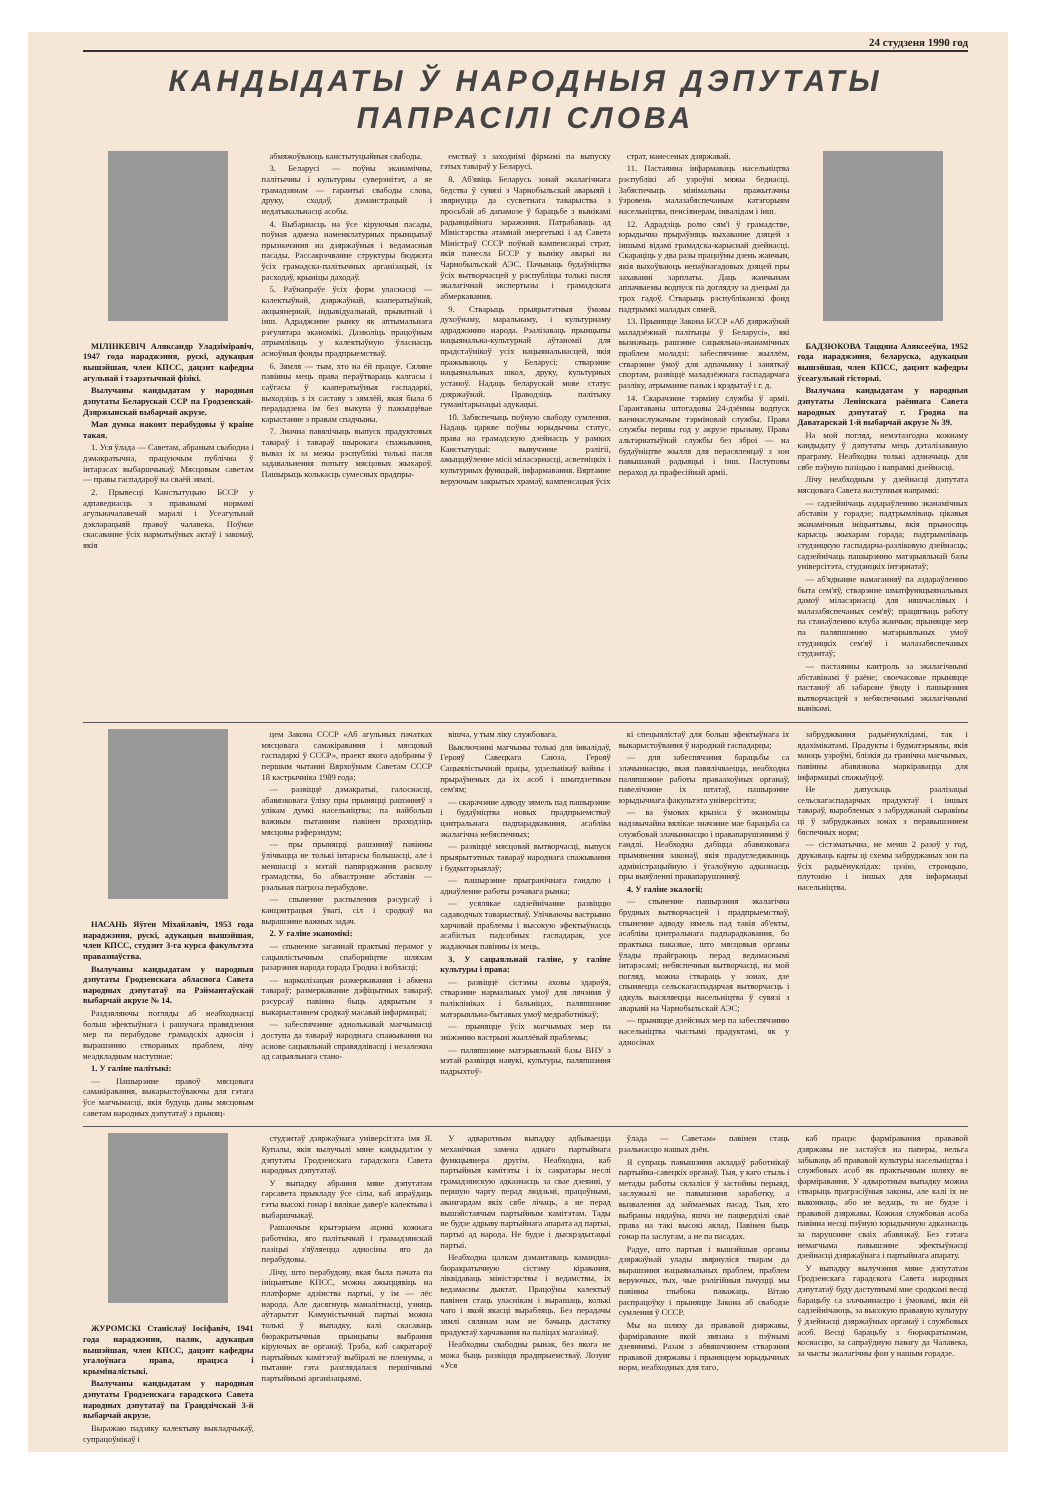24 студзеня 1990 год
КАНДЫДАТЫ Ў НАРОДНЫЯ ДЭПУТАТЫ
ПАПРАСІЛІ СЛОВА
МІЛІНКЕВІЧ Аляксандр Уладзіміравіч, 1947 года нараджэння, рускі, адукацыя вышэйшая, член КПСС, дацэнт кафедры агульнай і тэарэтычнай фізікі.
Вылучаны кандыдатам у народныя дэпутаты Беларускай ССР па Гродзенскай-Дзяржынскай выбарчай акрузе.
Мая думка наконт перабудовы ў краіне такая.
1. Уся ўлада — Саветам, абраным свабодна і дэмакратычна, працуючым публічна ў інтарэсах выбаршчыкаў. Мясцовым саветам — правы гаспадароў на сваёй зямлі.
2. Прывесці Канстытуцыю БССР у адпаведнасць з прававымі нормамі агульначалавечай маралі і Усеагульнай дэкларацыяй правоў чалавека. Поўнае скасаванне ўсіх нарматыўных актаў і законаў, якія
абмяжоўваюць канстытуцыйныя свабоды.
3. Беларусі — поўны эканамічны, палітычны і культурны суверэнітэт, а яе грамадзянам — гарантыі свабоды слова, друку, сходаў, дэманстрацый і недатыкальнасці асобы.
4. Выбарнасць на ўсе кіруючыя пасады, поўная адмена наменклатурных прынцыпаў прызначэння на дзяржаўныя і ведамасныя пасады. Рассакрэчванне структуры бюджэта ўсіх грамадска-палітычных арганізацый, іх расходаў, крыніцы даходаў.
5. Раўнапраўе ўсіх форм уласнасці — калектыўнай, дзяржаўнай, кааператыўнай, акцыянернай, індывідуальнай, прыватнай і інш. Адраджэнне рынку як аптымальнага рэгулятара эканомікі. Дазволіць працоўным атрымліваць у калектыўную ўласнасць асноўныя фонды прадпрыемстваў.
6. Зямля — тым, хто на ёй працуе. Сяляне павінны мець права пераўтвараць калгасы і саўгасы ў кааператыўныя гаспадаркі, выходзіць з іх саставу з зямлёй, якая была б перададзена ім без выкупа ў пажыццёвае карыстанне з правам спадчыны.
7. Значна павялічыць выпуск прадуктовых тавараў і тавараў шырокага спажывання, вываз іх за межы рэспублікі толькі пасля задавальнення попыту мясцовых жыхароў. Пашырыць колькасць сумесных прадпры-
емстваў з заходнімі фірмамі па выпуску гэтых тавараў у Беларусі.
8. Аб'явіць Беларусь зонай экалагічнага бедства ў сувязі з Чарнобыльскай аварыяй і звярнуцца да сусветнага таварыства з просьбай аб дапамозе ў барацьбе з вынікамі радыяцыйнага заражэння. Патрабаваць ад Міністэрства атамнай энергетыкі і ад Савета Міністраў СССР поўнай кампенсацыі страт, якія панесла БССР у выніку аварыі на Чарнобыльскай АЭС. Пачынаць будаўніцтва ўсіх вытворчасцей у рэспубліцы толькі пасля экалагічнай экспертызы і грамадскага абмеркавання.
9. Стварыць прыярытэтныя ўмовы духоўнаму, маральнаму, і культурнаму адраджэнню народа. Рэалізаваць прынцыпы нацыянальна-культурнай аўтаноміі для прадстаўнікоў усіх нацыянальнасцей, якія пражываюць у Беларусі: стварэнне нацыянальных школ, друку, культурных устаноў. Надаць беларускай мове статус дзяржаўнай. Праводзіць палітыку гуманітарызацыі адукацыі.
10. Забяспечыць поўную свабоду сумлення. Надаць царкве поўны юрыдычны статус, права на грамадскую дзейнасць у рамках Канстытуцыі: вывучэнне рэлігіі, ажыццяўленне місіі міласэрнасці, асветніцкіх і культурных функцый, інфармавання. Вяртанне веруючым закрытых храмаў, кампенсацыя ўсіх
страт, нанесеных дзяржавай.
11. Пастаянна інфармаваць насельніцтва рэспублікі аб узроўні мяжы беднасці. Забяспечыць мінімальны пражытачны ўзровень малазабяспечаным катэгорыям насельніцтва, пенсіянерам, інвалідам і інш.
12. Адрадзіць ролю сям'і ў грамадстве, юрыдычна прыраўняць выхаванне дзяцей з іншымі відамі грамадска-карыснай дзейнасці. Скараціць у два разы працоўны дзень жанчын, якія выхоўваюць непаўнагадовых дзяцей пры захаванні зарплаты. Даць жанчынам аплачваемы водпуск па доглядзу за дзецьмі да трох гадоў. Стварыць рэспубліканскі фонд падтрымкі маладых сямей.
13. Прыняцце Закона БССР «Аб дзяржаўнай маладзёжнай палітыцы ў Беларусі», які вызначыць рашэнне сацыяльна-эканамічных праблем моладзі: забеспячэнне жыллём, стварэнне ўмоў для адпачынку і заняткаў спортам, развіццё маладзёжнага гаспадарчага разліку, атрыманне пазык і крэдытаў і г. д.
14. Скарачэнне тэрміну службы ў арміі. Гарантаваны штогадовы 24-дзённы водпуск ваеннаслужачым тэрміновай службы. Права службы першы год у акрузе прызыву. Права альтэрнатыўнай службы без зброі — на будаўніцтве жылля для перасяленцаў з зон павышанай радыяцыі і інш. Паступовы пераход да прафесійнай арміі.
БАДЗЮКОВА Таццяна Аляксееўна, 1952 года нараджэння, беларуска, адукацыя вышэйшая, член КПСС, дацэнт кафедры ўсеагульнай гісторыі.
Вылучана кандыдатам у народныя дэпутаты Ленінскага раённага Савета народных дэпутатаў г. Гродна па Даватарскай 1-й выбарчай акрузе № 39.
На мой погляд, немэтазгодна кожнаму кандыдату ў дэпутаты мець дэталізаваную праграму. Неабходна толькі адзначыць для сябе пэўную пазіцыю і напрамкі дзейнасці.
Лічу неабходным у дзейнасці дэпутата мясцовага Савета наступныя напрамкі:
— садзейнічаць аздараўленню эканамічных абставін у горадзе; падтрымліваць цікавыя эканамічныя ініцыятывы, якія прыносяць карысць жыхарам горада; падтрымліваць студэнцкую гаспадарча-разліковую дзейнасць; садзейнічаць пашырэнню матэрыяльнай базы універсітэта, студэнцкіх інтэрнатаў;
— аб'яднанне намаганняў па аздараўленню быта сем'яў, стварэнне шматфункцыянальных дамоў міласэрнасці для няшчаслівых і малазабяспечаных сем'яў; працягваць работу па станаўленню клуба жанчын; прыняцце мер па паляпшэнню матэрыяльных умоў студэнцкіх сем'яў і малазабяспечаных студэнтаў;
— пастаянны кантроль за экалагічнымі абставінамі ў раёне; своечасовае прыняцце пастаноў аб забароне ўводу і пашырэння вытворчасцей з небяспечнымі экалагічнымі вынікамі.
НАСАНЬ Яўген Міхайлавіч, 1953 года нараджэння, рускі, адукацыя вышэйшая, член КПСС, студэнт 3-га курса факультэта правазнаўства.
Вылучаны кандыдатам у народныя дэпутаты Гродзенскага абласнога Савета народных дэпутатаў па Рэймантаўскай выбарчай акрузе № 14.
Раздзяляючы погляды аб неабходнасці больш эфектыўнага і рашучага правядзення мер па перабудове грамадскіх адносін і вырашэнню створаных праблем, лічу неадкладным наступнае:
1. У галіне палітыкі:
— Пашырэнне правоў мясцовага самакіравання, выкарыстоўваючы для гэтага ўсе магчымасці, якія будуць даны мясцовым саветам народных дэпутатаў з прыняц-
цем Закона СССР «Аб агульных пачатках мясцовага самакіравання і мясцовай гаспадаркі ў СССР», праект якога адобраны ў першым чытанні Вярхоўным Саветам СССР 18 кастрычніка 1989 года;
— развіццё дэмакратыі, галоснасці, абавязковага ўліку пры прыняцці рашэнняў з улікам думкі насельніцтва; па найбольш важным пытанням павінен праходзіць мясцовы рэферэндум;
— пры прыняцці рашэнняў павінны ўлічвацца не толькі інтарэсы большасці, але і меншасці з мэтай папярэджання расколу грамадства, бо абвастрэнне абставін — рэальная пагроза перабудове.
— спыненне распылення рэсурсаў і канцэнтрацыя ўвагі, сіл і сродкаў на вырашэнне важных задач.
2. У галіне эканомікі:
— спыненне заганнай практыкі перамог у сацыялістычным спаборніцтве шляхам разарэння народа горада Гродна і вобласці;
— нармалізацыя размеркавання і абмена тавараў; размеркаванне дэфіцытных тавараў, рэсурсаў павінна быць адкрытым з выкарыстаннем сродкаў масавай інфармацыі;
— забеспячэнне аднолькавай магчымасці доступа да тавараў народнага спажывання на аснове сацыяльнай справядлівасці і незалежна ад сацыяльнага стано-
вішча, у тым ліку службовага.
Выключэнні магчымы толькі для інвалідаў, Герояў Савецкага Саюза, Герояў Сацыялістычнай працы, удзельнікаў вайны і прыраўненых да іх асоб і шматдзетным сем'ям;
— скарачэнне адводу зямель пад пашырэнне і будаўніцтва новых прадпрыемстваў цэнтральнага падпарадкавання, асабліва экалагічна небяспечных;
— развіццё мясцовай вытворчасці, выпуск прыярытэтных тавараў народнага спажывання і будматэрыялаў;
— пашырэнне прыгранічнага гандлю і аднаўленне работы рэчавага рынка;
— усялякае садзейнічанне развіццю садаводчых таварыстваў. Улічваючы вастрыню харчовай праблемы і высокую эфектыўнасць асабістых падсобных гаспадарак, усе жадаючыя павінны іх мець.
3. У сацыяльнай галіне, у галіне культуры і права:
— развіццё сістэмы аховы здароўя, стварэнне нармальных умоў для лячэння ў паліклініках і бальніцах, паляпшэнне матэрыяльна-бытавых умоў медработнікаў;
— прыняцце ўсіх магчымых мер па зніжэнню вастрыні жыллёвай праблемы;
— паляпшэнне матэрыяльнай базы ВНУ з мэтай развіцця навукі, культуры, паляпшэння падрыхтоў-
кі спецыялістаў для больш эфектыўнага іх выкарыстоўвання ў народнай гаспадарцы;
— для забеспячэння барацьбы са злачыннасцю, якая павялічваецца, неабходна паляпшэнне работы праваахоўных органаў, павелічэнне іх штатаў, пашырэнне юрыдычнага факультэта універсітэта;
— ва ўмовах крызіса ў эканоміцы надзвычайна вялікае значэнне мае барацьба са службовай злачыннасцю і правапарушэннямі ў гандлі. Неабходна дабіцца абавязковага прымянення законаў, якія прадугледжваюць адміністрацыйную і ўгалоўную адказнасць пры выяўленні правапарушэнняў.
4. У галіне экалогіі:
— спыненне пашырэння экалагічна брудных вытворчасцей і прадпрыемстваў, спыненне адводу зямель пад такія аб'екты, асабліва цэнтральнага падпарадкавання, бо практыка паказвае, што мясцовыя органы ўлады прайграюць перад ведамаснымі інтарэсамі; небяспечныя вытворчасці, на мой погляд, можна ствараць у зонах, дзе спыняецца сельскагаспадарчая вытворчасць і адкуль высяляецца насельніцтва ў сувязі з аварыяй на Чарнобыльскай АЭС;
— прыняцце дзейсных мер па забеспячэнню насельніцтва чыстымі прадуктамі, як у адносінах
забруджвання радыёнуклідамі, так і ядахімікатамі. Прадукты і будматэрыялы, якія маюць узроўні, блізкія да гранічна магчымых, павінны абавязкова маркіравацца для інфармацыі спажыўцоў.
Не дапускаць рэалізацыі сельскагаспадарчых прадуктаў і іншых тавараў, выробленых з забруджанай сыравіны ці ў забруджаных зонах з перавышэннем бяспечных норм;
— сістэматычна, не менш 2 разоў у год, друкаваць карты ці схемы забруджаных зон па ўсіх радыёнуклідах: цэзію, стронцыю, плутонію і іншых для інфармацыі насельніцтва.
ЖУРОМСКІ Станіслаў Іосіфавіч, 1941 года нараджэння, паляк, адукацыя вышэйшая, член КПСС, дацэнт кафедры угалоўнага права, працэса і крыміналістыкі.
Вылучаны кандыдатам у народныя дэпутаты Гродзенскага гарадскога Савета народных дэпутатаў па Грандзічскай 3-й выбарчай акрузе.
Выражаю падзяку калектыву выкладчыкаў, супрацоўнікаў і
студэнтаў дзяржаўнага універсітэта імя Я. Купалы, якія вылучылі мяне кандыдатам у дэпутаты Гродзенскага гарадскога Савета народных дэпутатаў.
У выпадку абрання мяне дэпутатам гарсавета прыкладу ўсе сілы, каб апраўдаць гэты высокі гонар і вялікае давер'е калектыва і выбаршчыкаў.
Рашаючым крытэрыем ацэнкі кожнага работніка, яго палітычнай і грамадзянскай пазіцыі з'яўляецца адносіны яго да перабудовы.
Лічу, што перабудову, якая была пачата па ініцыятыве КПСС, можна ажыццявіць на платформе адзінства партыі, у ім — лёс народа. Але дасягнуць маналітнасці, узняць аўтарытэт Камуністычнай партыі можна толькі ў выпадку, калі скасаваць бюракратычныя прынцыпы выбрання кіруючых яе органаў. Трэба, каб сакратарoў партыйных камітэтаў выбіралі не пленумы, а пытанне гэта разглядалася першічнымі партыйнымі арганізацыямі.
У адваротным выпадку адбываецца механічная замена аднаго партыйнага функцыянера другім. Неабходна, каб партыйныя камітэты і іх сакратары неслі грамадзянскую адказнасць за свае дзеянні, у першую чаргу перад людзьмі, працоўнымі, авангардам якіх сябе лічаць, а не перад вышэйстаячым партыйным камітэтам. Тады не будзе адрыву партыйнага апарата ад партыі, партыі ад народа. Не будзе і дыскрэдытацыі партыі.
Неабходна цалкам дэмантаваць каманднa-бюракратычную сістэму кіравання, ліквідаваць міністэрствы і ведамствы, іх ведамасны дыктат. Працоўны калектыў павінен стаць уласнікам і вырашаць, колькі чаго і якой якасці вырабляць. Без перадачы зямлі сялянам нам не бачыць дастатку прадуктаў харчавання на паліцах магазінаў.
Неабходны свабодны рынак, без якога не можа быць развіцця прадпрыемстваў. Лозунг «Уся
ўлада — Саветам» павінен стаць рэальнасцю нашых дзён.
Я супраць павышэння акладаў работнікаў партыйна-савецкіх органаў. Тыя, у каго стыль і метады работы склаліся ў застойны перыяд, заслужылі не павышэння заработку, а вызвалення ад займаемых пасад. Тыя, хто выбраны нядаўна, яшчэ не пацвердзілі сваё права на такі высокі аклад. Павінен быць гонар па заслугам, а не па пасадах.
Радуе, што партыя і вышэйшыя органы дзяржаўнай улады звярнуліся тварам да вырашэння нацыянальных праблем, праблем веруючых, тых, чые рэлігійныя пачуцці мы павінны глыбока паважаць. Вітаю распрацоўку і прыняцце Закона аб свабодзе сумлення ў СССР.
Мы на шляху да прававой дзяржавы, фарміраванне якой звязана з пэўнымі дзеяннямі. Разам з абвяшчэннем стварэння прававой дзяржавы і прыняццем юрыдычных норм, неабходных для таго,
каб працэс фарміравання прававой дзяржавы не застаўся на паперы, нельга забываць аб прававой культуры насельніцтва і службовых асоб як практычным шляху яе фарміравання. У адваротным выпадку можна стварыць прагрэсіўныя законы, але калі іх не выконваць, або не ведаць, то не будзе і прававой дзяржавы. Кожная службовая асоба павінна несці пэўную юрыдычную адказнасць за парушэнне сваіх абавязкаў. Без гэтага немагчыма павышэнне эфектыўнасці дзейнасці дзяржаўнага і партыйнага апарату.
У выпадку вылучэння мяне дэпутатам Гродзенскага гарадскога Савета народных дэпутатаў буду даступнымі мне сродкамі весці барацьбу са злачыннасцю і ўмовамі, якія ёй садзейнічаюць, за высокую прававую культуру ў дзейнасці дзяржаўных органаў і службовых асоб. Весці барацьбу з бюракратызмам, коснасцю, за сапраўдную павагу да Чалавека, за чысты экалагічны фон у нашым горадзе.